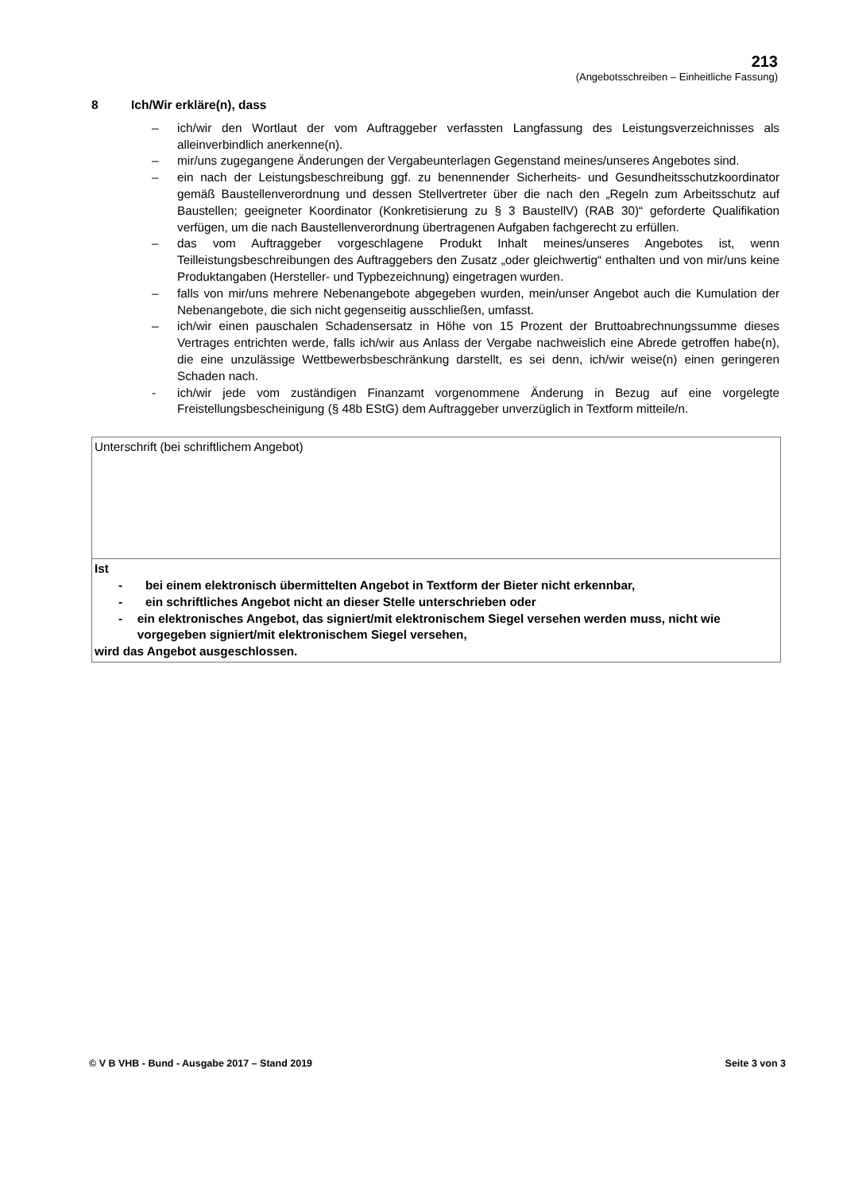213
(Angebotsschreiben – Einheitliche Fassung)
8 Ich/Wir erkläre(n), dass
– ich/wir den Wortlaut der vom Auftraggeber verfassten Langfassung des Leistungsverzeichnisses als alleinverbindlich anerkenne(n).
– mir/uns zugegangene Änderungen der Vergabeunterlagen Gegenstand meines/unseres Angebotes sind.
– ein nach der Leistungsbeschreibung ggf. zu benennender Sicherheits- und Gesundheitsschutzkoordinator gemäß Baustellenverordnung und dessen Stellvertreter über die nach den „Regeln zum Arbeitsschutz auf Baustellen; geeigneter Koordinator (Konkretisierung zu § 3 BaustellV) (RAB 30)“ geforderte Qualifikation verfügen, um die nach Baustellenverordnung übertragenen Aufgaben fachgerecht zu erfüllen.
– das vom Auftraggeber vorgeschlagene Produkt Inhalt meines/unseres Angebotes ist, wenn Teilleistungsbeschreibungen des Auftraggebers den Zusatz „oder gleichwertig“ enthalten und von mir/uns keine Produktangaben (Hersteller- und Typbezeichnung) eingetragen wurden.
– falls von mir/uns mehrere Nebenangebote abgegeben wurden, mein/unser Angebot auch die Kumulation der Nebenangebote, die sich nicht gegenseitig ausschließen, umfasst.
– ich/wir einen pauschalen Schadensersatz in Höhe von 15 Prozent der Bruttoabrechnungssumme dieses Vertrages entrichten werde, falls ich/wir aus Anlass der Vergabe nachweislich eine Abrede getroffen habe(n), die eine unzulässige Wettbewerbsbeschränkung darstellt, es sei denn, ich/wir weise(n) einen geringeren Schaden nach.
- ich/wir jede vom zuständigen Finanzamt vorgenommene Änderung in Bezug auf eine vorgelegte Freistellungsbescheinigung (§ 48b EStG) dem Auftraggeber unverzüglich in Textform mitteile/n.
| Unterschrift (bei schriftlichem Angebot) |
| Ist - bei einem elektronisch übermittelten Angebot in Textform der Bieter nicht erkennbar, - ein schriftliches Angebot nicht an dieser Stelle unterschrieben oder - ein elektronisches Angebot, das signiert/mit elektronischem Siegel versehen werden muss, nicht wie vorgegeben signiert/mit elektronischem Siegel versehen, wird das Angebot ausgeschlossen. |
© V B VHB - Bund - Ausgabe 2017 – Stand 2019 Seite 3 von 3